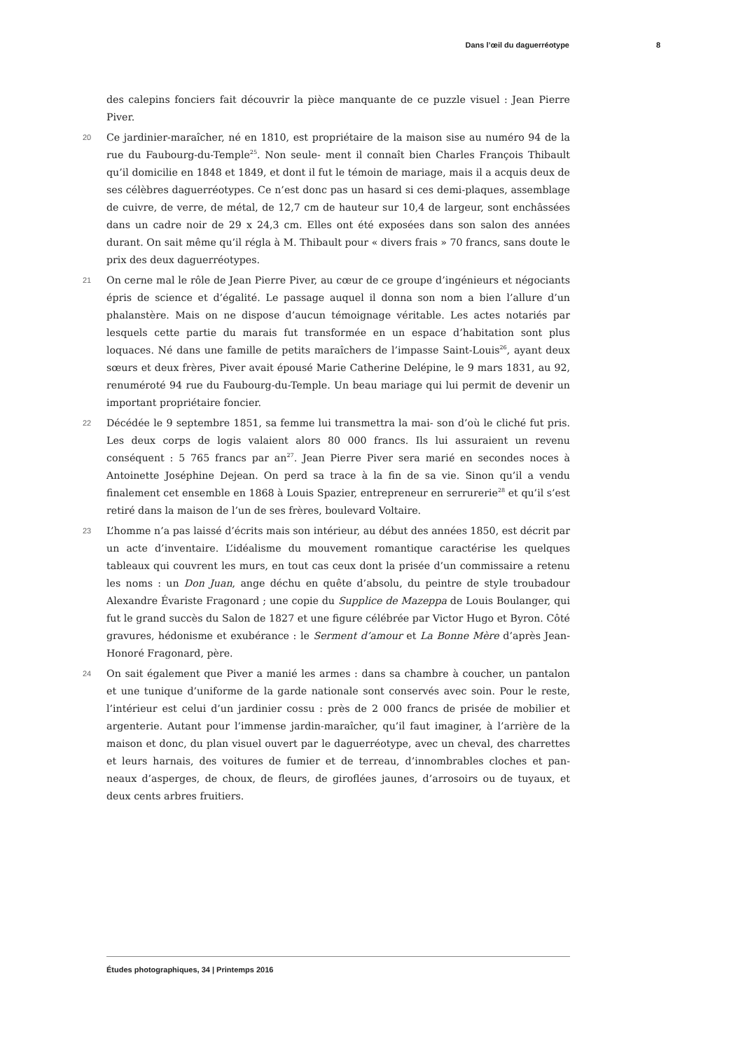Dans l’œil du daguerréotype 8
des calepins fonciers fait découvrir la pièce manquante de ce puzzle visuel : Jean Pierre Piver.
20 Ce jardinier-maraîcher, né en 1810, est propriétaire de la maison sise au numéro 94 de la rue du Faubourg-du-Temple<sup>25</sup>. Non seule- ment il connaît bien Charles François Thibault qu’il domicilie en 1848 et 1849, et dont il fut le témoin de mariage, mais il a acquis deux de ses célèbres daguerréotypes. Ce n’est donc pas un hasard si ces demi-plaques, assemblage de cuivre, de verre, de métal, de 12,7 cm de hauteur sur 10,4 de largeur, sont enchâssées dans un cadre noir de 29 x 24,3 cm. Elles ont été exposées dans son salon des années durant. On sait même qu’il régla à M. Thibault pour « divers frais » 70 francs, sans doute le prix des deux daguerréotypes.
21 On cerne mal le rôle de Jean Pierre Piver, au cœur de ce groupe d’ingénieurs et négociants épris de science et d’égalité. Le passage auquel il donna son nom a bien l’allure d’un phalanstère. Mais on ne dispose d’aucun témoignage véritable. Les actes notariés par lesquels cette partie du marais fut transformée en un espace d’habitation sont plus loquaces. Né dans une famille de petits maraîchers de l’impasse Saint-Louis<sup>26</sup>, ayant deux sœurs et deux frères, Piver avait épousé Marie Catherine Delépine, le 9 mars 1831, au 92, renuméroté 94 rue du Faubourg-du-Temple. Un beau mariage qui lui permit de devenir un important propriétaire foncier.
22 Décédée le 9 septembre 1851, sa femme lui transmettra la mai- son d’où le cliché fut pris. Les deux corps de logis valaient alors 80 000 francs. Ils lui assuraient un revenu conséquent : 5 765 francs par an<sup>27</sup>. Jean Pierre Piver sera marié en secondes noces à Antoinette Joséphine Dejean. On perd sa trace à la fin de sa vie. Sinon qu’il a vendu finalement cet ensemble en 1868 à Louis Spazier, entrepreneur en serrurerie<sup>28</sup> et qu’il s’est retiré dans la maison de l’un de ses frères, boulevard Voltaire.
23 L’homme n’a pas laissé d’écrits mais son intérieur, au début des années 1850, est décrit par un acte d’inventaire. L’idéalisme du mouvement romantique caractérise les quelques tableaux qui couvrent les murs, en tout cas ceux dont la prisée d’un commissaire a retenu les noms : un Don Juan, ange déchu en quête d’absolu, du peintre de style troubadour Alexandre Évariste Fragonard ; une copie du Supplice de Mazeppa de Louis Boulanger, qui fut le grand succès du Salon de 1827 et une figure célébrée par Victor Hugo et Byron. Côté gravures, hédonisme et exubérance : le Serment d’amour et La Bonne Mère d’après Jean-Honoré Fragonard, père.
24 On sait également que Piver a manié les armes : dans sa chambre à coucher, un pantalon et une tunique d’uniforme de la garde nationale sont conservés avec soin. Pour le reste, l’intérieur est celui d’un jardinier cossu : près de 2 000 francs de prisée de mobilier et argenterie. Autant pour l’immense jardin-maraîcher, qu’il faut imaginer, à l’arrière de la maison et donc, du plan visuel ouvert par le daguerréotype, avec un cheval, des charrettes et leurs harnais, des voitures de fumier et de terreau, d’innombrables cloches et pan- neaux d’asperges, de choux, de fleurs, de giroflées jaunes, d’arrosoirs ou de tuyaux, et deux cents arbres fruitiers.
Études photographiques, 34 | Printemps 2016